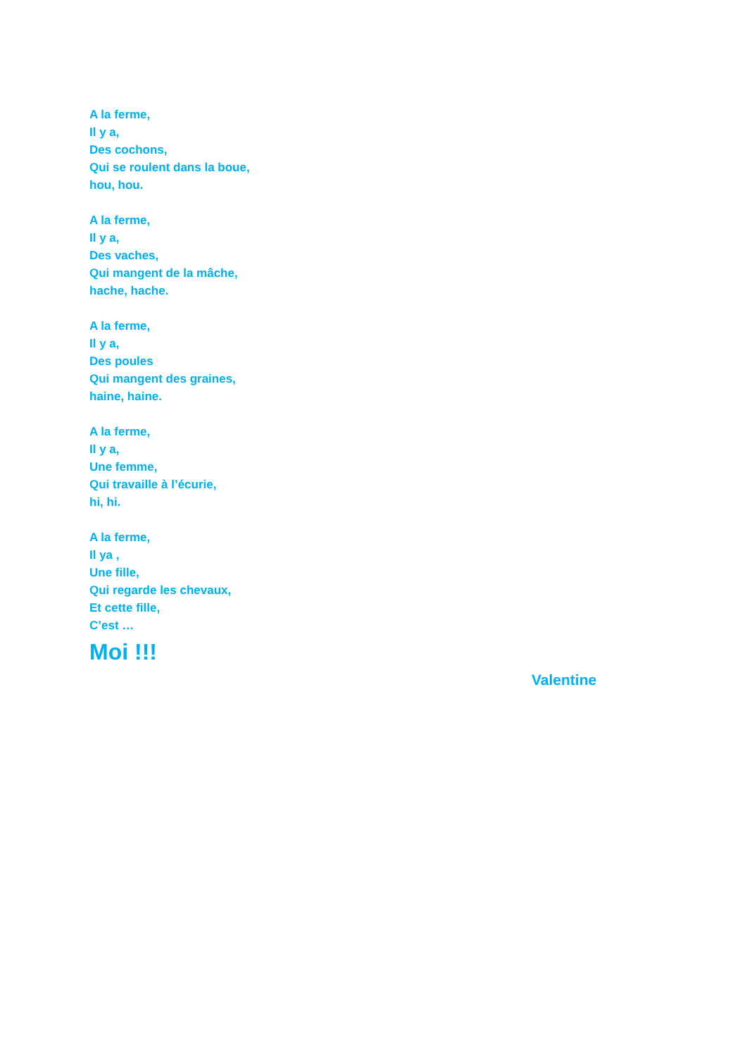A la ferme,
Il y a,
Des cochons,
Qui se roulent dans la boue,
hou, hou.
A la ferme,
Il y a,
Des vaches,
Qui mangent de la mâche,
hache, hache.
A la ferme,
Il y a,
Des poules
Qui mangent des graines,
haine, haine.
A la ferme,
Il y a,
Une femme,
Qui travaille à l’écurie,
hi, hi.
A la ferme,
Il ya ,
Une fille,
Qui regarde les chevaux,
Et cette fille,
C’est …
Moi !!!
Valentine